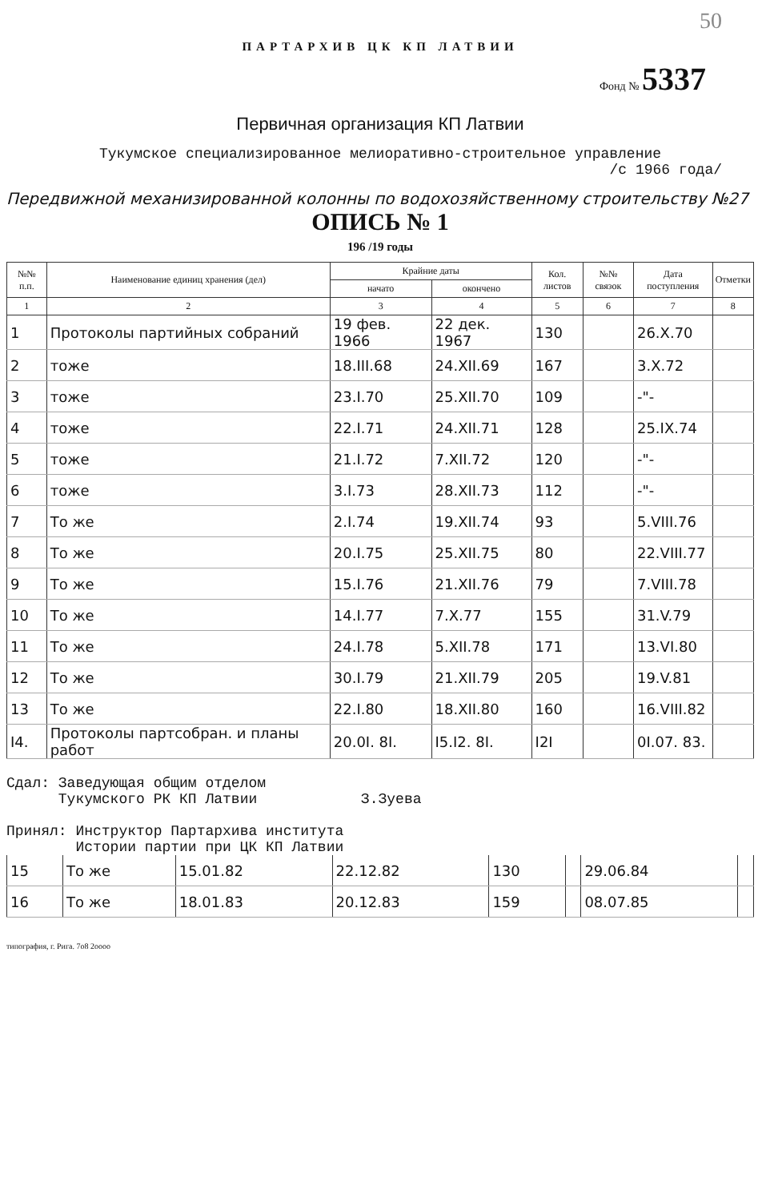50
ПАРТАРХИВ ЦК КП ЛАТВИИ
Фонд № 5337
Первичная организация КП Латвии
Тукумское специализированное мелиоративно-строительное управление
/с 1966 года/
Передвижной механизированной колонны по водохозяйственному строительству №27
ОПИСЬ № 1
196 /19 годы
| №№ п.п. | Наименование единиц хранения (дел) | Крайние даты | | Кол. листов | №№ связок | Дата поступления | Отметки |
| --- | --- | --- | --- | --- | --- | --- | --- |
| | | начато | окончено | | | | |
| 1 | 2 | 3 | 4 | 5 | 6 | 7 | 8 |
| 1 | Протоколы партийных собраний | 19 фев. 1966 | 22 дек. 1967 | 130 | | 26.X.70 | |
| 2 | тоже | 18.III.68 | 24.XII.69 | 167 | | 3.X.72 | |
| 3 | тоже | 23.I.70 | 25.XII.70 | 109 | | -"- | |
| 4 | тоже | 22.I.71 | 24.XII.71 | 128 | | 25.IX.74 | |
| 5 | тоже | 21.I.72 | 7.XII.72 | 120 | | -"- | |
| 6 | тоже | 3.I.73 | 28.XII.73 | 112 | | -"- | |
| 7 | То же | 2.I.74 | 19.XII.74 | 93 | | 5.VIII.76 | |
| 8 | То же | 20.I.75 | 25.XII.75 | 80 | | 22.VIII.77 | |
| 9 | То же | 15.I.76 | 21.XII.76 | 79 | | 7.VIII.78 | |
| 10 | То же | 14.I.77 | 7.X.77 | 155 | | 31.V.79 | |
| 11 | То же | 24.I.78 | 5.XII.78 | 171 | | 13.VI.80 | |
| 12 | То же | 30.I.79 | 21.XII.79 | 205 | | 19.V.81 | |
| 13 | То же | 22.I.80 | 18.XII.80 | 160 | | 16.VIII.82 | |
| I4. | Протоколы партсобран. и планы работ | 20.0I. 8I. | I5.I2. 8I. | I2I | | 0I.07. 83. | |
Сдал: Заведующая общим отделом
Тукумского РК КП Латвии З.Зуева
Принял: Инструктор Партархива института
Истории партии при ЦК КП Латвии
| 15 | То же | 15.01.82 | 22.12.82 | 130 | | 29.06.84 | |
| 16 | То же | 18.01.83 | 20.12.83 | 159 | | 08.07.85 | |
типография, г. Рига. 7о8 2оооо